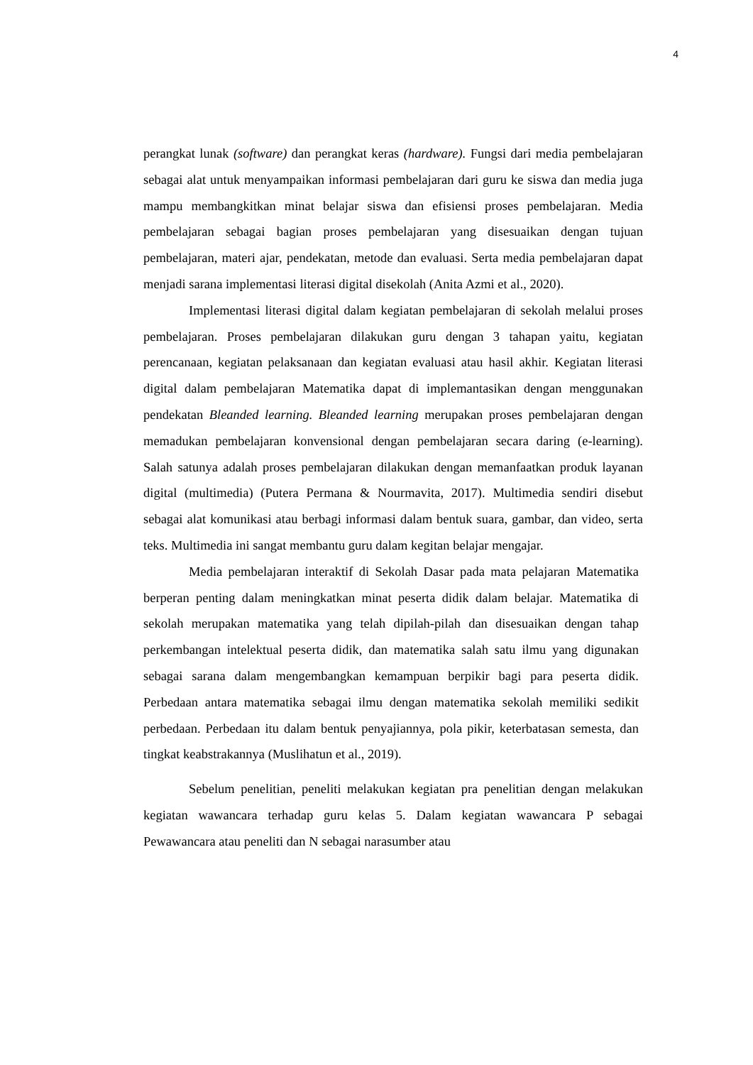4
perangkat lunak (software) dan perangkat keras (hardware). Fungsi dari media pembelajaran sebagai alat untuk menyampaikan informasi pembelajaran dari guru ke siswa dan media juga mampu membangkitkan minat belajar siswa dan efisiensi proses pembelajaran. Media pembelajaran sebagai bagian proses pembelajaran yang disesuaikan dengan tujuan pembelajaran, materi ajar, pendekatan, metode dan evaluasi. Serta media pembelajaran dapat menjadi sarana implementasi literasi digital disekolah (Anita Azmi et al., 2020).
Implementasi literasi digital dalam kegiatan pembelajaran di sekolah melalui proses pembelajaran. Proses pembelajaran dilakukan guru dengan 3 tahapan yaitu, kegiatan perencanaan, kegiatan pelaksanaan dan kegiatan evaluasi atau hasil akhir. Kegiatan literasi digital dalam pembelajaran Matematika dapat di implemantasikan dengan menggunakan pendekatan Bleanded learning. Bleanded learning merupakan proses pembelajaran dengan memadukan pembelajaran konvensional dengan pembelajaran secara daring (e-learning). Salah satunya adalah proses pembelajaran dilakukan dengan memanfaatkan produk layanan digital (multimedia) (Putera Permana & Nourmavita, 2017). Multimedia sendiri disebut sebagai alat komunikasi atau berbagi informasi dalam bentuk suara, gambar, dan video, serta teks. Multimedia ini sangat membantu guru dalam kegitan belajar mengajar.
Media pembelajaran interaktif di Sekolah Dasar pada mata pelajaran Matematika berperan penting dalam meningkatkan minat peserta didik dalam belajar. Matematika di sekolah merupakan matematika yang telah dipilah-pilah dan disesuaikan dengan tahap perkembangan intelektual peserta didik, dan matematika salah satu ilmu yang digunakan sebagai sarana dalam mengembangkan kemampuan berpikir bagi para peserta didik. Perbedaan antara matematika sebagai ilmu dengan matematika sekolah memiliki sedikit perbedaan. Perbedaan itu dalam bentuk penyajiannya, pola pikir, keterbatasan semesta, dan tingkat keabstrakannya (Muslihatun et al., 2019).
Sebelum penelitian, peneliti melakukan kegiatan pra penelitian dengan melakukan kegiatan wawancara terhadap guru kelas 5. Dalam kegiatan wawancara P sebagai Pewawancara atau peneliti dan N sebagai narasumber atau